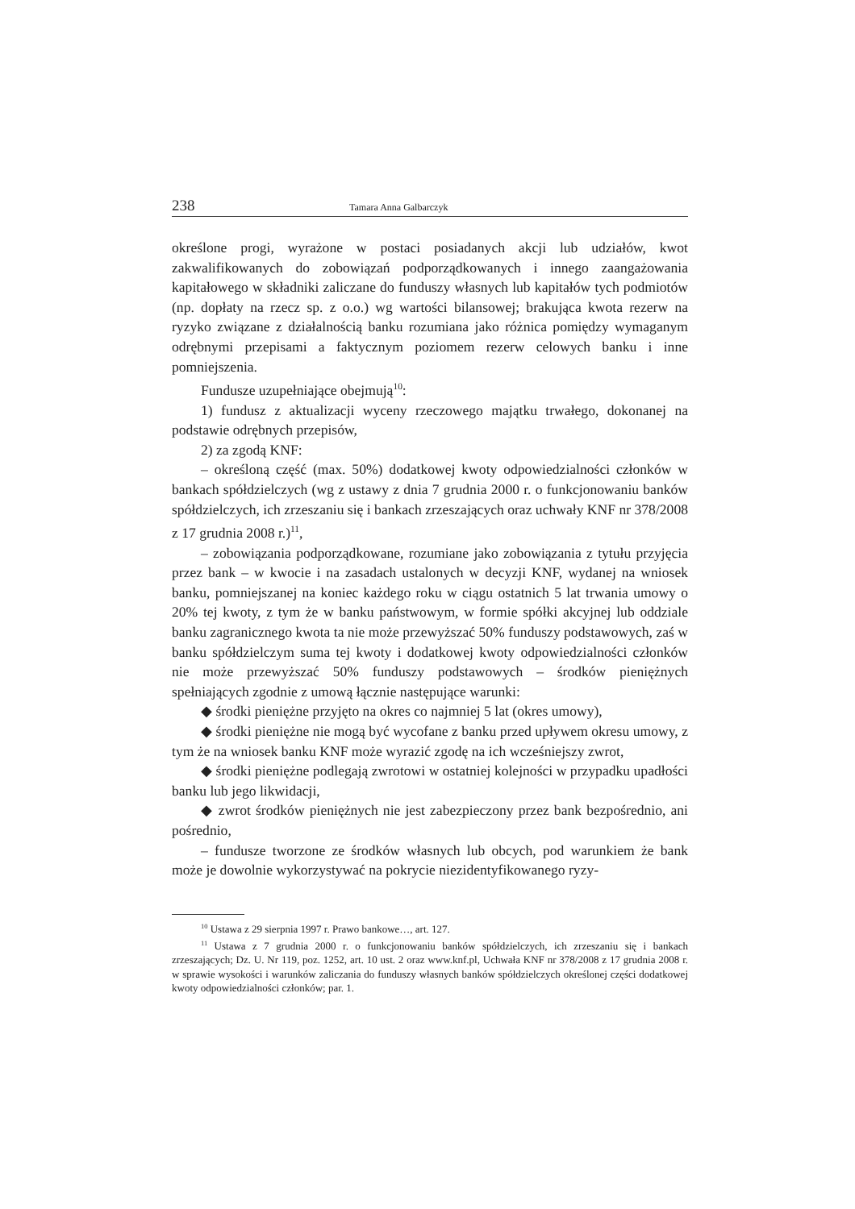238 Tamara Anna Galbarczyk
określone progi, wyrażone w postaci posiadanych akcji lub udziałów, kwot zakwalifikowanych do zobowiązań podporządkowanych i innego zaangażowania kapitałowego w składniki zaliczane do funduszy własnych lub kapitałów tych podmiotów (np. dopłaty na rzecz sp. z o.o.) wg wartości bilansowej; brakująca kwota rezerw na ryzyko związane z działalnością banku rozumiana jako różnica pomiędzy wymaganym odrębnymi przepisami a faktycznym poziomem rezerw celowych banku i inne pomniejszenia.
Fundusze uzupełniające obejmują<sup>10</sup>:
1) fundusz z aktualizacji wyceny rzeczowego majątku trwałego, dokonanej na podstawie odrębnych przepisów,
2) za zgodą KNF:
– określoną część (max. 50%) dodatkowej kwoty odpowiedzialności członków w bankach spółdzielczych (wg z ustawy z dnia 7 grudnia 2000 r. o funkcjonowaniu banków spółdzielczych, ich zrzeszaniu się i bankach zrzeszających oraz uchwały KNF nr 378/2008 z 17 grudnia 2008 r.)<sup>11</sup>,
– zobowiązania podporządkowane, rozumiane jako zobowiązania z tytułu przyjęcia przez bank – w kwocie i na zasadach ustalonych w decyzji KNF, wydanej na wniosek banku, pomniejszanej na koniec każdego roku w ciągu ostatnich 5 lat trwania umowy o 20% tej kwoty, z tym że w banku państwowym, w formie spółki akcyjnej lub oddziale banku zagranicznego kwota ta nie może przewyższać 50% funduszy podstawowych, zaś w banku spółdzielczym suma tej kwoty i dodatkowej kwoty odpowiedzialności członków nie może przewyższać 50% funduszy podstawowych – środków pieniężnych spełniających zgodnie z umową łącznie następujące warunki:
◆ środki pieniężne przyjęto na okres co najmniej 5 lat (okres umowy),
◆ środki pieniężne nie mogą być wycofane z banku przed upływem okresu umowy, z tym że na wniosek banku KNF może wyrazić zgodę na ich wcześniejszy zwrot,
◆ środki pieniężne podlegają zwrotowi w ostatniej kolejności w przypadku upadłości banku lub jego likwidacji,
◆ zwrot środków pieniężnych nie jest zabezpieczony przez bank bezpośrednio, ani pośrednio,
– fundusze tworzone ze środków własnych lub obcych, pod warunkiem że bank może je dowolnie wykorzystywać na pokrycie niezidentyfikowanego ryzy-
<sup>10</sup> Ustawa z 29 sierpnia 1997 r. Prawo bankowe…, art. 127.
<sup>11</sup> Ustawa z 7 grudnia 2000 r. o funkcjonowaniu banków spółdzielczych, ich zrzeszaniu się i bankach zrzeszających; Dz. U. Nr 119, poz. 1252, art. 10 ust. 2 oraz www.knf.pl, Uchwała KNF nr 378/2008 z 17 grudnia 2008 r. w sprawie wysokości i warunków zaliczania do funduszy własnych banków spółdzielczych określonej części dodatkowej kwoty odpowiedzialności członków; par. 1.